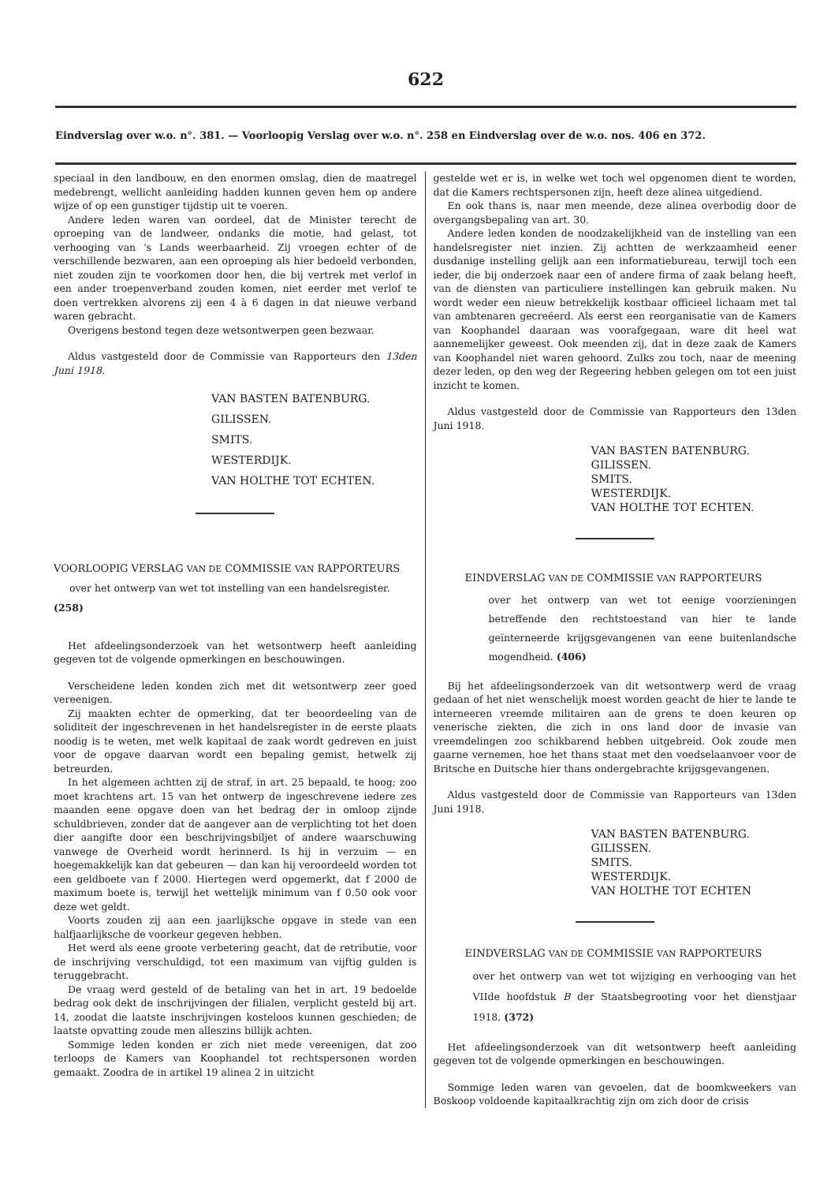622
Eindverslag over w.o. n°. 381. — Voorloopig Verslag over w.o. n°. 258 en Eindverslag over de w.o. nos. 406 en 372.
speciaal in den landbouw, en den enormen omslag, dien de maatregel medebrengt, wellicht aanleiding hadden kunnen geven hem op andere wijze of op een gunstiger tijdstip uit te voeren.
Andere leden waren van oordeel, dat de Minister terecht de oproeping van de landweer, ondanks die motie, had gelast, tot verhooging van 's Lands weerbaarheid. Zij vroegen echter of de verschillende bezwaren, aan een oproeping als hier bedoeld verbonden, niet zouden zijn te voorkomen door hen, die bij vertrek met verlof in een ander troepenverband zouden komen, niet eerder met verlof te doen vertrekken alvorens zij een 4 à 6 dagen in dat nieuwe verband waren gebracht.
Overigens bestond tegen deze wetsontwerpen geen bezwaar.
Aldus vastgesteld door de Commissie van Rapporteurs den 13den Juni 1918.
VAN BASTEN BATENBURG.
GILISSEN.
SMITS.
WESTERDIJK.
VAN HOLTHE TOT ECHTEN.
VOORLOOPIG VERSLAG VAN DE COMMISSIE VAN RAPPORTEURS
over het ontwerp van wet tot instelling van een handelsregister.
(258)
Het afdeelingsonderzoek van het wetsontwerp heeft aanleiding gegeven tot de volgende opmerkingen en beschouwingen.
Verscheidene leden konden zich met dit wetsontwerp zeer goed vereenigen.
Zij maakten echter de opmerking, dat ter beoordeeling van de soliditeit der ingeschrevenen in het handelsregister in de eerste plaats noodig is te weten, met welk kapitaal de zaak wordt gedreven en juist voor de opgave daarvan wordt een bepaling gemist, hetwelk zij betreurden.
In het algemeen achtten zij de straf, in art. 25 bepaald, te hoog; zoo moet krachtens art. 15 van het ontwerp de ingeschrevene iedere zes maanden eene opgave doen van het bedrag der in omloop zijnde schuldbrieven, zonder dat de aangever aan de verplichting tot het doen dier aangifte door een beschrijvingsbiljet of andere waarschuwing vanwege de Overheid wordt herinnerd. Is hij in verzuim — en hoegemakkelijk kan dat gebeuren — dan kan hij veroordeeld worden tot een geldboete van f 2000. Hiertegen werd opgemerkt, dat f 2000 de maximum boete is, terwijl het wettelijk minimum van f 0.50 ook voor deze wet geldt.
Voorts zouden zij aan een jaarlijksche opgave in stede van een halfjaarlijksche de voorkeur gegeven hebben.
Het werd als eene groote verbetering geacht, dat de retributie, voor de inschrijving verschuldigd, tot een maximum van vijftig gulden is teruggebracht.
De vraag werd gesteld of de betaling van het in art. 19 bedoelde bedrag ook dekt de inschrijvingen der filialen, verplicht gesteld bij art. 14, zoodat die laatste inschrijvingen kosteloos kunnen geschieden; de laatste opvatting zoude men alleszins billijk achten.
Sommige leden konden er zich niet mede vereenigen, dat zoo terloops de Kamers van Koophandel tot rechtspersonen worden gemaakt. Zoodra de in artikel 19 alinea 2 in uitzicht
gestelde wet er is, in welke wet toch wel opgenomen dient te worden, dat die Kamers rechtspersonen zijn, heeft deze alinea uitgediend.
En ook thans is, naar men meende, deze alinea overbodig door de overgangsbepaling van art. 30.
Andere leden konden de noodzakelijkheid van de instelling van een handelsregister niet inzien. Zij achtten de werkzaamheid eener dusdanige instelling gelijk aan een informatiebureau, terwijl toch een ieder, die bij onderzoek naar een of andere firma of zaak belang heeft, van de diensten van particuliere instellingen kan gebruik maken. Nu wordt weder een nieuw betrekkelijk kostbaar officieel lichaam met tal van ambtenaren gecreëerd. Als eerst een reorganisatie van de Kamers van Koophandel daaraan was voorafgegaan, ware dit heel wat aannemelijker geweest. Ook meenden zij, dat in deze zaak de Kamers van Koophandel niet waren gehoord. Zulks zou toch, naar de meening dezer leden, op den weg der Regeering hebben gelegen om tot een juist inzicht te komen.
Aldus vastgesteld door de Commissie van Rapporteurs den 13den Juni 1918.
VAN BASTEN BATENBURG.
GILISSEN.
SMITS.
WESTERDIJK.
VAN HOLTHE TOT ECHTEN.
EINDVERSLAG VAN DE COMMISSIE VAN RAPPORTEURS
over het ontwerp van wet tot eenige voorzieningen betreffende den rechtstoestand van hier te lande geïnterneerde krijgsgevangenen van eene buitenlandsche mogendheid. (406)
Bij het afdeelingsonderzoek van dit wetsontwerp werd de vraag gedaan of het niet wenschelijk moest worden geacht de hier te lande te interneeren vreemde militairen aan de grens te doen keuren op venerische ziekten, die zich in ons land door de invasie van vreemdelingen zoo schikbarend hebben uitgebreid. Ook zoude men gaarne vernemen, hoe het thans staat met den voedselaanvoer voor de Britsche en Duitsche hier thans ondergebrachte krijgsgevangenen.
Aldus vastgesteld door de Commissie van Rapporteurs van 13den Juni 1918.
VAN BASTEN BATENBURG.
GILISSEN.
SMITS.
WESTERDIJK.
VAN HOLTHE TOT ECHTEN
EINDVERSLAG VAN DE COMMISSIE VAN RAPPORTEURS
over het ontwerp van wet tot wijziging en verhooging van het VIIde hoofdstuk B der Staatsbegrooting voor het dienstjaar 1918. (372)
Het afdeelingsonderzoek van dit wetsontwerp heeft aanleiding gegeven tot de volgende opmerkingen en beschouwingen.
Sommige leden waren van gevoelen, dat de boomkweekers van Boskoop voldoende kapitaalkrachtig zijn om zich door de crisis